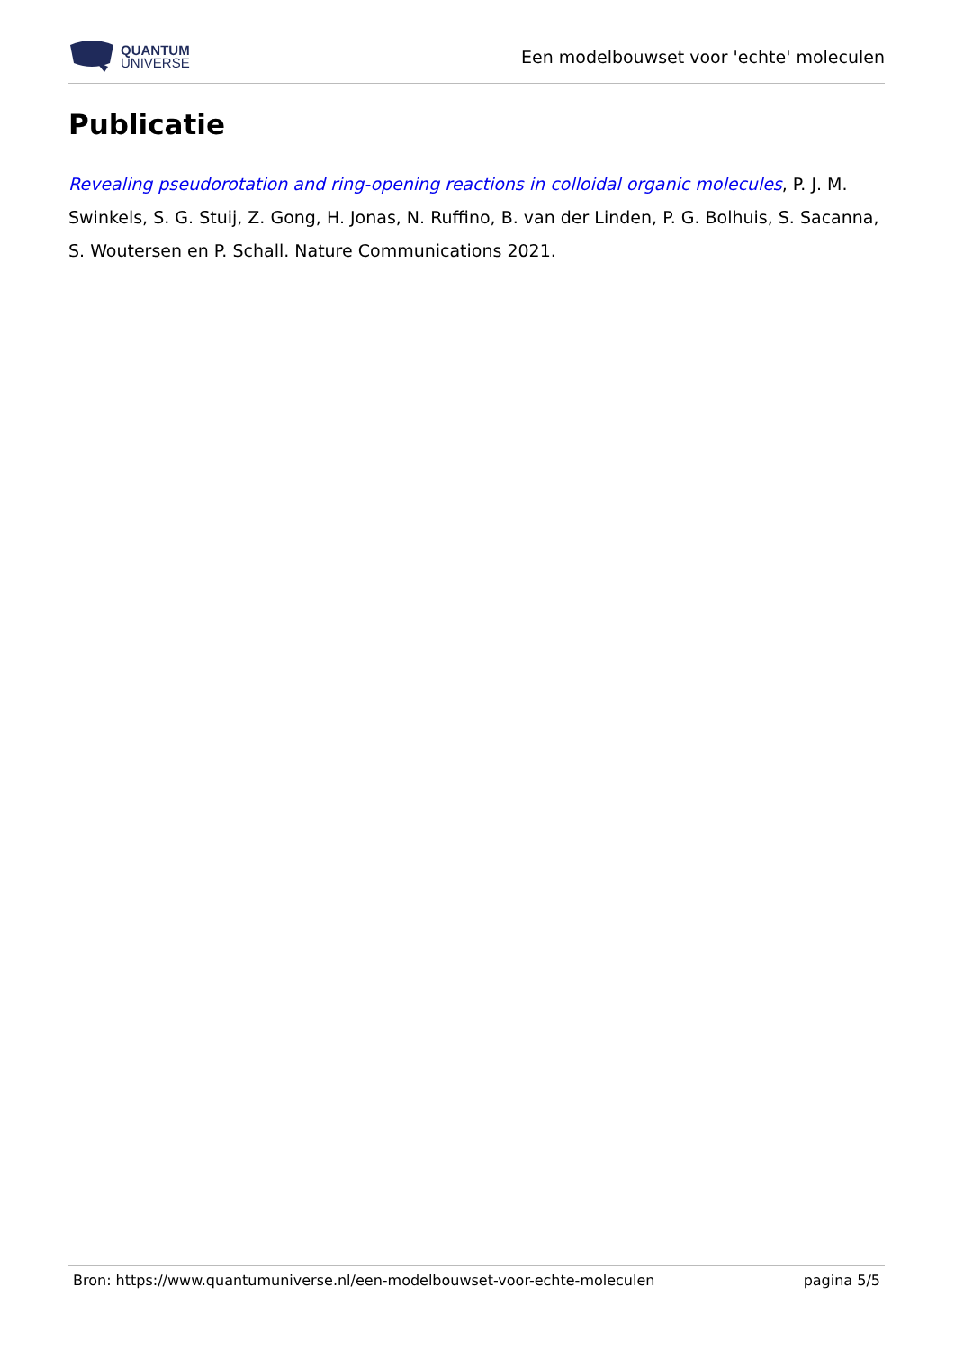QUANTUM
UNIVERSE
Een modelbouwset voor 'echte' moleculen
Publicatie
Revealing pseudorotation and ring-opening reactions in colloidal organic molecules, P. J. M. Swinkels, S. G. Stuij, Z. Gong, H. Jonas, N. Ruffino, B. van der Linden, P. G. Bolhuis, S. Sacanna, S. Woutersen en P. Schall. Nature Communications 2021.
Bron: https://www.quantumuniverse.nl/een-modelbouwset-voor-echte-moleculen pagina 5/5